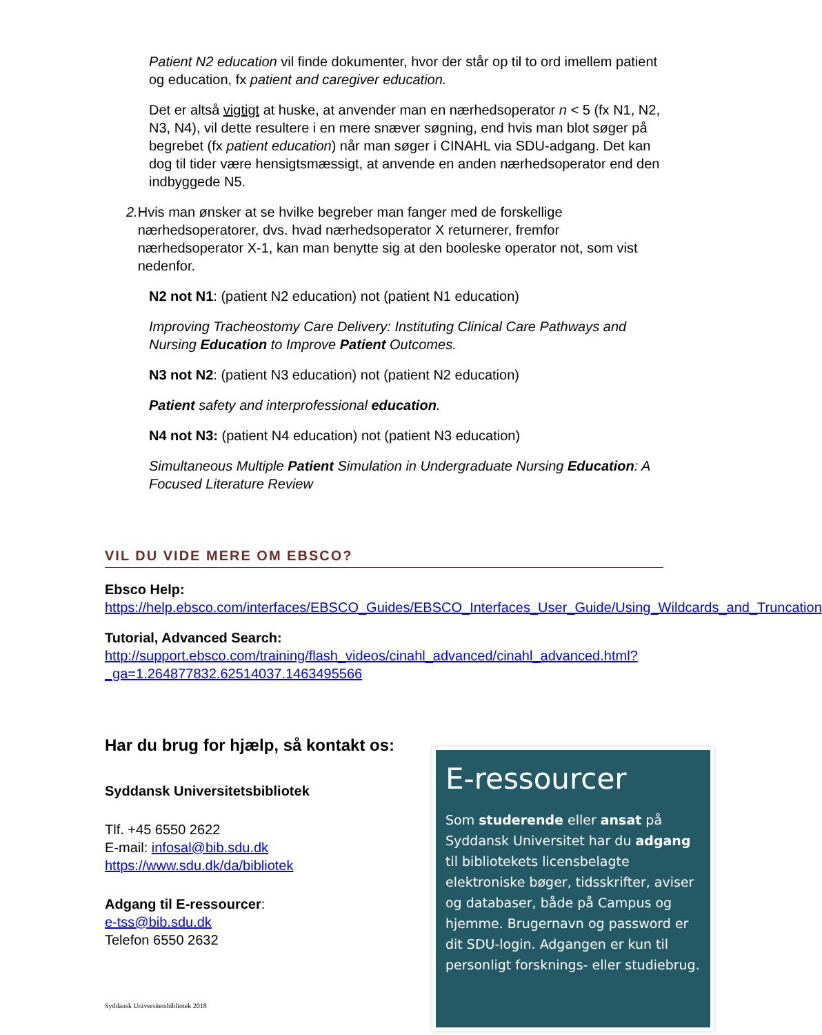Patient N2 education vil finde dokumenter, hvor der står op til to ord imellem patient og education, fx patient and caregiver education.
Det er altså vigtigt at huske, at anvender man en nærhedsoperator n < 5 (fx N1, N2, N3, N4), vil dette resultere i en mere snæver søgning, end hvis man blot søger på begrebet (fx patient education) når man søger i CINAHL via SDU-adgang. Det kan dog til tider være hensigtsmæssigt, at anvende en anden nærhedsoperator end den indbyggede N5.
2. Hvis man ønsker at se hvilke begreber man fanger med de forskellige nærhedsoperatorer, dvs. hvad nærhedsoperator X returnerer, fremfor nærhedsoperator X-1, kan man benytte sig at den booleske operator not, som vist nedenfor.
N2 not N1: (patient N2 education) not (patient N1 education)
Improving Tracheostomy Care Delivery: Instituting Clinical Care Pathways and Nursing Education to Improve Patient Outcomes.
N3 not N2: (patient N3 education) not (patient N2 education)
Patient safety and interprofessional education.
N4 not N3: (patient N4 education) not (patient N3 education)
Simultaneous Multiple Patient Simulation in Undergraduate Nursing Education: A Focused Literature Review
VIL DU VIDE MERE OM EBSCO?
Ebsco Help:
https://help.ebsco.com/interfaces/EBSCO_Guides/EBSCO_Interfaces_User_Guide/Using_Wildcards_and_Truncation
Tutorial, Advanced Search:
http://support.ebsco.com/training/flash_videos/cinahl_advanced/cinahl_advanced.html?_ga=1.264877832.62514037.1463495566
Har du brug for hjælp, så kontakt os:
Syddansk Universitetsbibliotek
Tlf. +45 6550 2622
E-mail: infosal@bib.sdu.dk
https://www.sdu.dk/da/bibliotek
Adgang til E-ressourcer:
e-tss@bib.sdu.dk
Telefon 6550 2632
Syddansk Universitetsbibliotek 2018
E-ressourcer
Som studerende eller ansat på Syddansk Universitet har du adgang til bibliotekets licensbelagte elektroniske bøger, tidsskrifter, aviser og databaser, både på Campus og hjemme. Brugernavn og password er dit SDU-login. Adgangen er kun til personligt forsknings- eller studiebrug.